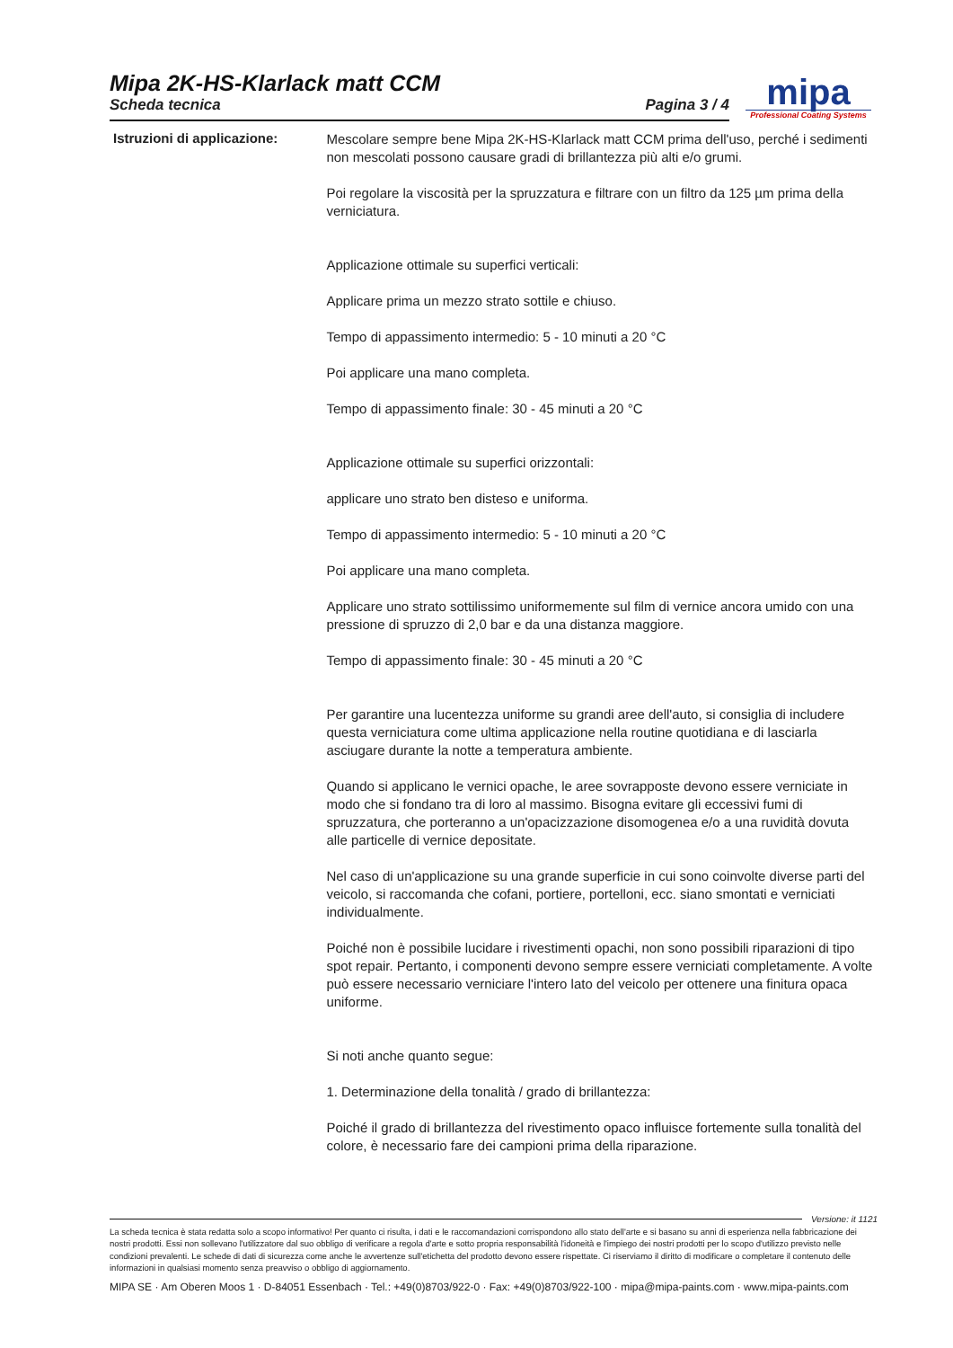Mipa 2K-HS-Klarlack matt CCM
Scheda tecnica Pagina 3 / 4
mipa
Professional Coating Systems
Istruzioni di applicazione:
Mescolare sempre bene Mipa 2K-HS-Klarlack matt CCM prima dell'uso, perché i sedimenti non mescolati possono causare gradi di brillantezza più alti e/o grumi.
Poi regolare la viscosità per la spruzzatura e filtrare con un filtro da 125 µm prima della verniciatura.
Applicazione ottimale su superfici verticali:
Applicare prima un mezzo strato sottile e chiuso.
Tempo di appassimento intermedio: 5 - 10 minuti a 20 °C
Poi applicare una mano completa.
Tempo di appassimento finale: 30 - 45 minuti a 20 °C
Applicazione ottimale su superfici orizzontali:
applicare uno strato ben disteso e uniforma.
Tempo di appassimento intermedio: 5 - 10 minuti a 20 °C
Poi applicare una mano completa.
Applicare uno strato sottilissimo uniformemente sul film di vernice ancora umido con una pressione di spruzzo di 2,0 bar e da una distanza maggiore.
Tempo di appassimento finale: 30 - 45 minuti a 20 °C
Per garantire una lucentezza uniforme su grandi aree dell'auto, si consiglia di includere questa verniciatura come ultima applicazione nella routine quotidiana e di lasciarla asciugare durante la notte a temperatura ambiente.
Quando si applicano le vernici opache, le aree sovrapposte devono essere verniciate in modo che si fondano tra di loro al massimo. Bisogna evitare gli eccessivi fumi di spruzzatura, che porteranno a un'opacizzazione disomogenea e/o a una ruvidità dovuta alle particelle di vernice depositate.
Nel caso di un'applicazione su una grande superficie in cui sono coinvolte diverse parti del veicolo, si raccomanda che cofani, portiere, portelloni, ecc. siano smontati e verniciati individualmente.
Poiché non è possibile lucidare i rivestimenti opachi, non sono possibili riparazioni di tipo spot repair. Pertanto, i componenti devono sempre essere verniciati completamente. A volte può essere necessario verniciare l'intero lato del veicolo per ottenere una finitura opaca uniforme.
Si noti anche quanto segue:
1. Determinazione della tonalità / grado di brillantezza:
Poiché il grado di brillantezza del rivestimento opaco influisce fortemente sulla tonalità del colore, è necessario fare dei campioni prima della riparazione.
Versione: it 1121
La scheda tecnica è stata redatta solo a scopo informativo! Per quanto ci risulta, i dati e le raccomandazioni corrispondono allo stato dell'arte e si basano su anni di esperienza nella fabbricazione dei nostri prodotti. Essi non sollevano l'utilizzatore dal suo obbligo di verificare a regola d'arte e sotto propria responsabilità l'idoneità e l'impiego dei nostri prodotti per lo scopo d'utilizzo previsto nelle condizioni prevalenti. Le schede di dati di sicurezza come anche le avvertenze sull'etichetta del prodotto devono essere rispettate. Ci riserviamo il diritto di modificare o completare il contenuto delle informazioni in qualsiasi momento senza preavviso o obbligo di aggiornamento.
MIPA SE · Am Oberen Moos 1 · D-84051 Essenbach · Tel.: +49(0)8703/922-0 · Fax: +49(0)8703/922-100 · mipa@mipa-paints.com · www.mipa-paints.com